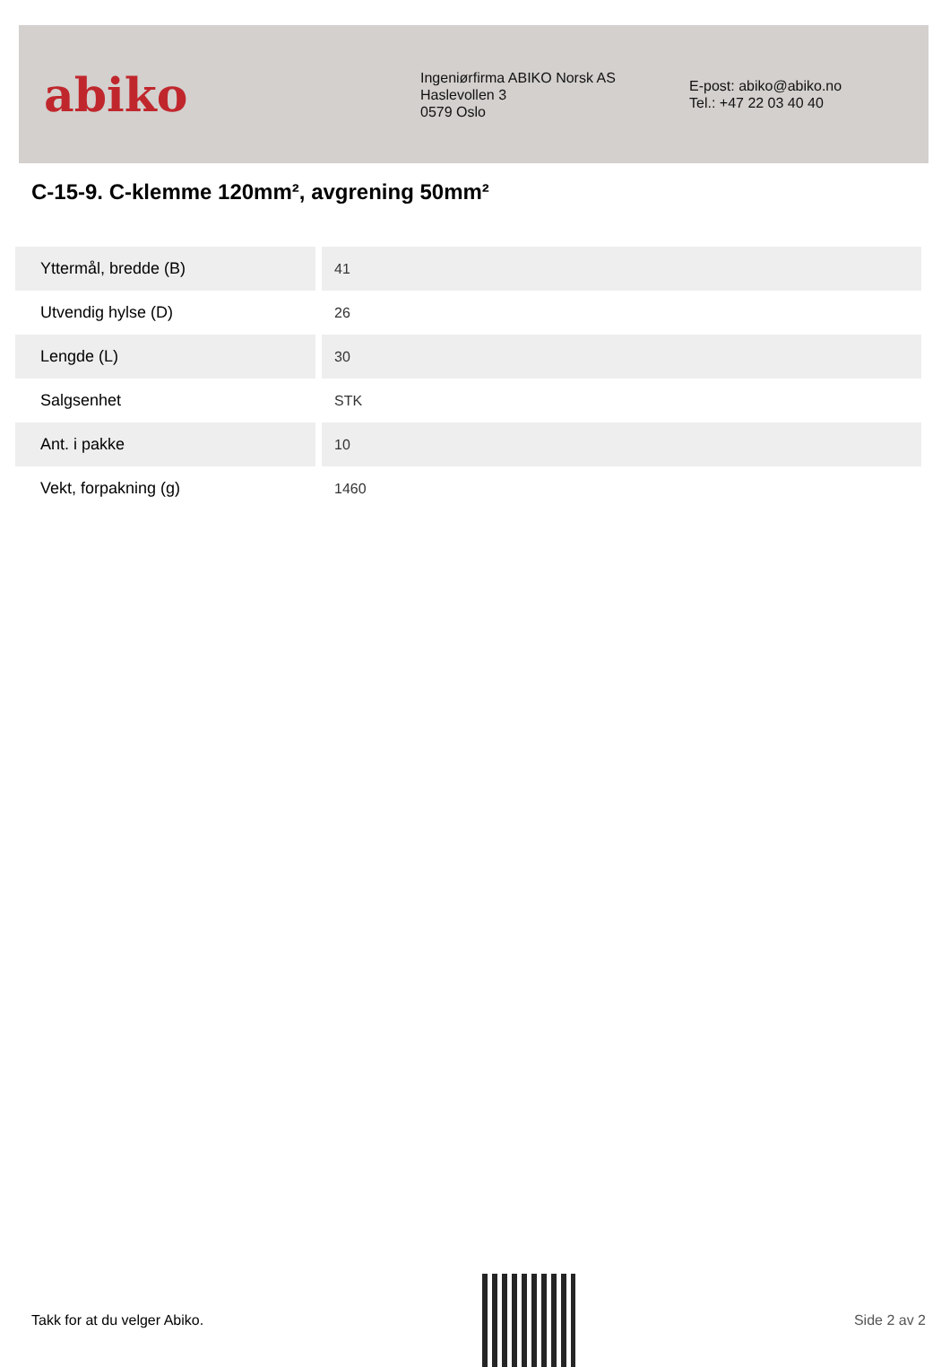abiko
Ingeniørfirma ABIKO Norsk AS
Haslevollen 3
0579 Oslo
E-post: abiko@abiko.no
Tel.: +47 22 03 40 40
C-15-9. C-klemme 120mm², avgrening 50mm²
| Yttermål, bredde (B) | 41 |
| Utvendig hylse (D) | 26 |
| Lengde (L) | 30 |
| Salgsenhet | STK |
| Ant. i pakke | 10 |
| Vekt, forpakning (g) | 1460 |
Takk for at du velger Abiko. Side 2 av 2